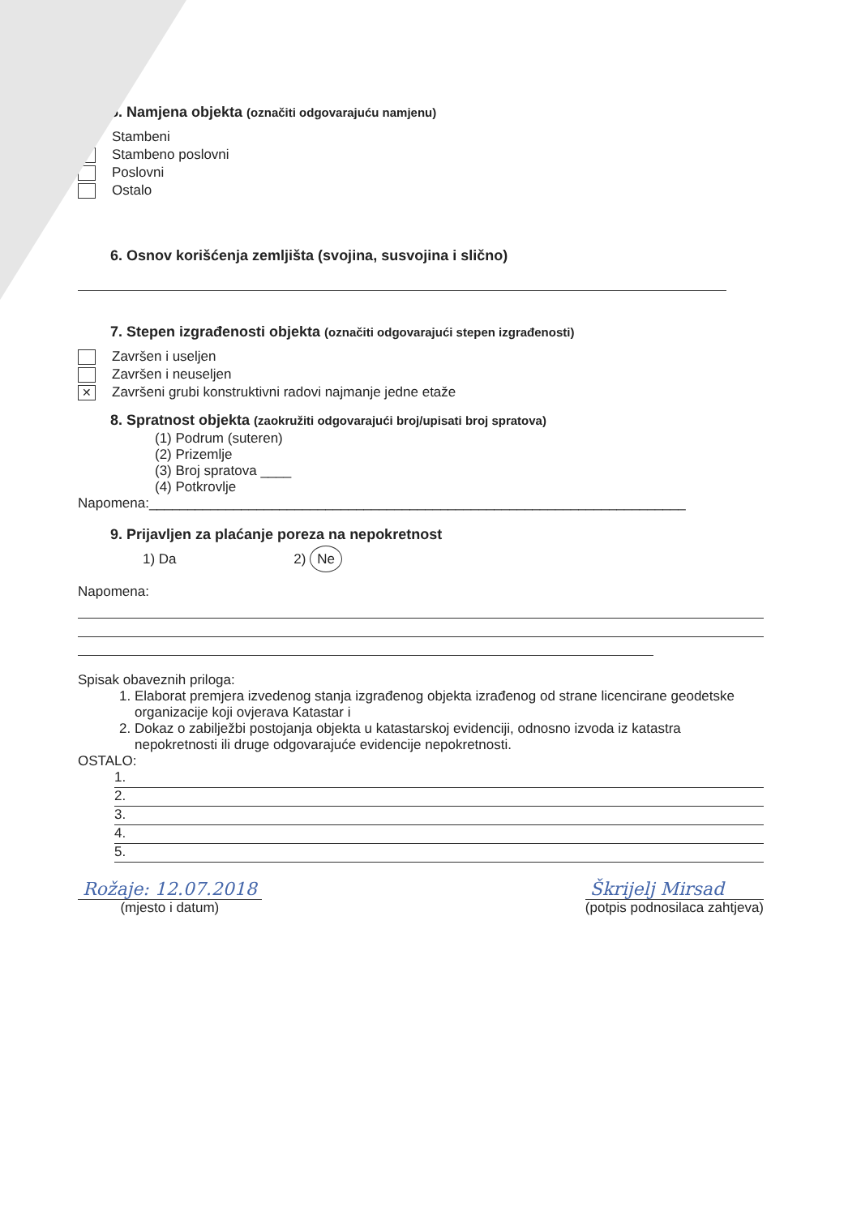5. Namjena objekta (označiti odgovarajuću namjenu)
✓
Stambeni
Stambeno poslovni
Poslovni
Ostalo
6. Osnov korišćenja zemljišta (svojina, susvojina i slično)
7. Stepen izgrađenosti objekta (označiti odgovarajući stepen izgrađenosti)
Završen i useljen
Završen i neuseljen
✕
Završeni grubi konstruktivni radovi najmanje jedne etaže
8. Spratnost objekta (zaokružiti odgovarajući broj/upisati broj spratova)
(1) Podrum (suteren)
(2) Prizemlje
(3) Broj spratova ____
(4) Potkrovlje
Napomena:______________________________________________________________________
9. Prijavljen za plaćanje poreza na nepokretnost
1) Da 2) Ne
Napomena:
Spisak obaveznih priloga:
1. Elaborat premjera izvedenog stanja izgrađenog objekta izrađenog od strane licencirane geodetske organizacije koji ovjerava Katastar i
2. Dokaz o zabilježbi postojanja objekta u katastarskoj evidenciji, odnosno izvoda iz katastra nepokretnosti ili druge odgovarajuće evidencije nepokretnosti.
OSTALO:
1.
2.
3.
4.
5.
Rožaje: 12.07.2018
(mjesto i datum)
Škrijelj Mirsad
(potpis podnosilaca zahtjeva)